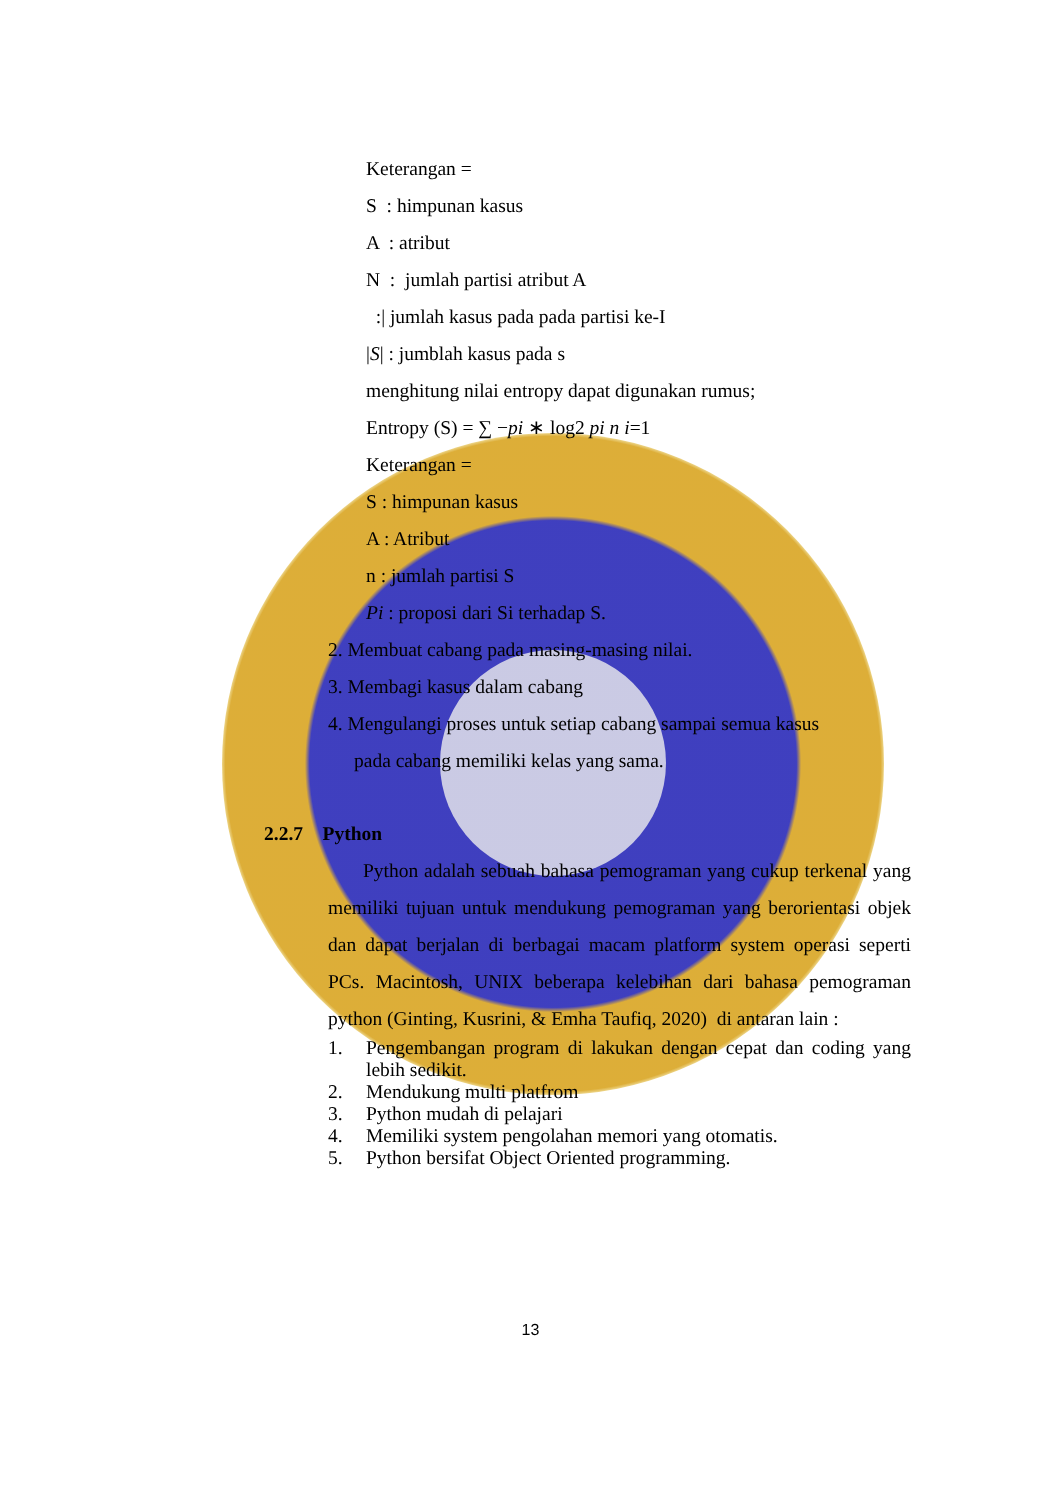Keterangan =
S : himpunan kasus
A : atribut
N : jumlah partisi atribut A
:| jumlah kasus pada pada partisi ke-I
|S| : jumblah kasus pada s
menghitung nilai entropy dapat digunakan rumus;
Entropy (S) = ∑ −pi ∗ log2 pi n i=1
Keterangan =
S : himpunan kasus
A : Atribut
n : jumlah partisi S
Pi : proposi dari Si terhadap S.
2. Membuat cabang pada masing-masing nilai.
3. Membagi kasus dalam cabang
4. Mengulangi proses untuk setiap cabang sampai semua kasus
pada cabang memiliki kelas yang sama.
2.2.7 Python
Python adalah sebuah bahasa pemograman yang cukup terkenal yang memiliki tujuan untuk mendukung pemograman yang berorientasi objek dan dapat berjalan di berbagai macam platform system operasi seperti PCs. Macintosh, UNIX beberapa kelebihan dari bahasa pemograman python (Ginting, Kusrini, & Emha Taufiq, 2020) di antaran lain :
1. Pengembangan program di lakukan dengan cepat dan coding yang lebih sedikit.
2. Mendukung multi platfrom
3. Python mudah di pelajari
4. Memiliki system pengolahan memori yang otomatis.
5. Python bersifat Object Oriented programming.
13